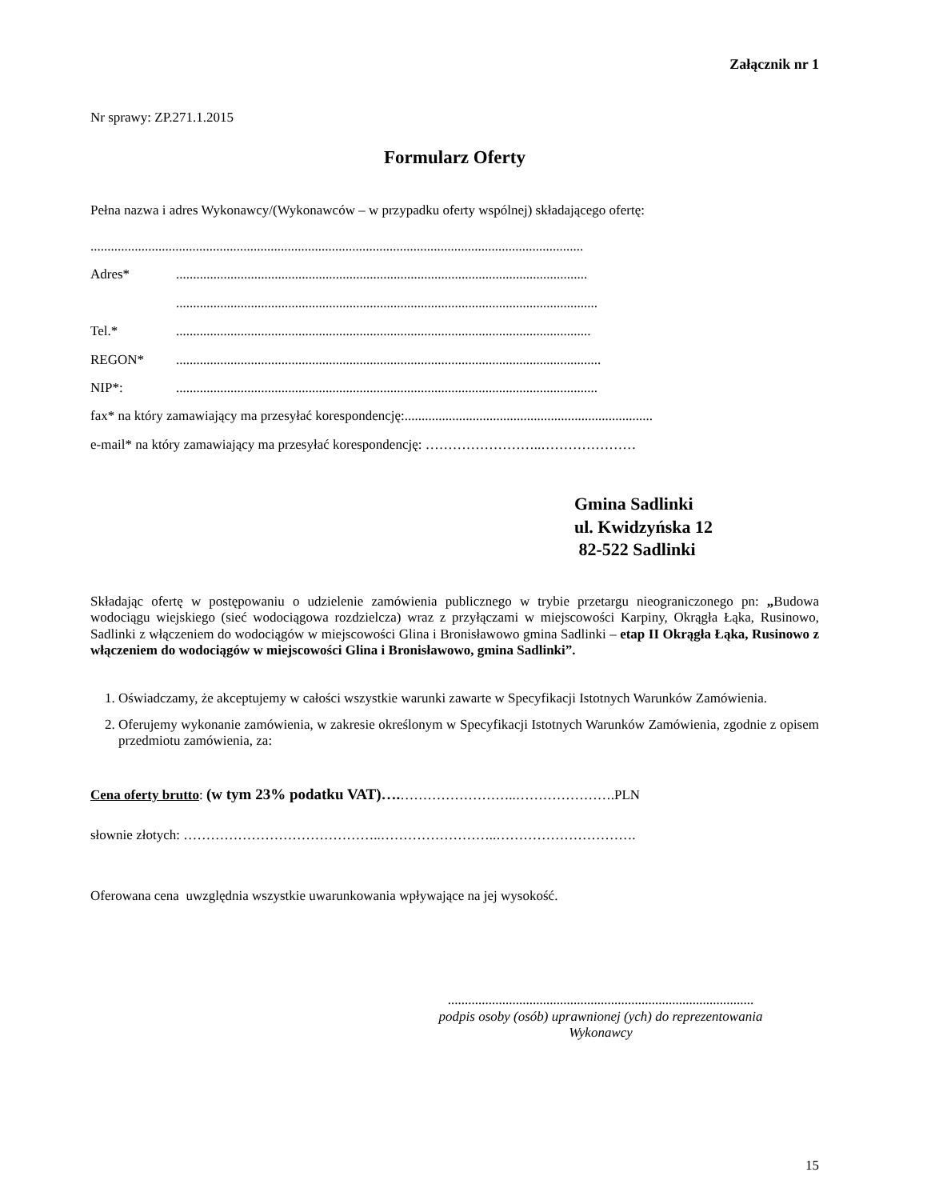Załącznik nr 1
Nr sprawy: ZP.271.1.2015
Formularz Oferty
Pełna nazwa i adres Wykonawcy/(Wykonawców – w przypadku oferty wspólnej) składającego ofertę:
.................................................................................................................................................
Adres*.........................................................................................................................
............................................................................................................................
Tel.*..........................................................................................................................
REGON*.............................................................................................................................
NIP*:............................................................................................................................
fax* na który zamawiający ma przesyłać korespondencję:.........................................................................
e-mail* na który zamawiający ma przesyłać korespondencję: ……………………..…………………
Gmina Sadlinki
ul. Kwidzyńska 12
82-522 Sadlinki
Składając ofertę w postępowaniu o udzielenie zamówienia publicznego w trybie przetargu nieograniczonego pn: „Budowa wodociągu wiejskiego (sieć wodociągowa rozdzielcza) wraz z przyłączami w miejscowości Karpiny, Okrągła Łąka, Rusinowo, Sadlinki z włączeniem do wodociągów w miejscowości Glina i Bronisławowo gmina Sadlinki – etap II Okrągła Łąka, Rusinowo z włączeniem do wodociągów w miejscowości Glina i Bronisławowo, gmina Sadlinki”.
1. Oświadczamy, że akceptujemy w całości wszystkie warunki zawarte w Specyfikacji Istotnych Warunków Zamówienia.
2. Oferujemy wykonanie zamówienia, w zakresie określonym w Specyfikacji Istotnych Warunków Zamówienia, zgodnie z opisem przedmiotu zamówienia, za:
Cena oferty brutto: (w tym 23% podatku VAT)….……………………..………………….PLN
słownie złotych: ……………………………………..……………………..………………………….
Oferowana cena uwzględnia wszystkie uwarunkowania wpływające na jej wysokość.
..........................................................................................
podpis osoby (osób) uprawnionej (ych) do reprezentowania
Wykonawcy
15